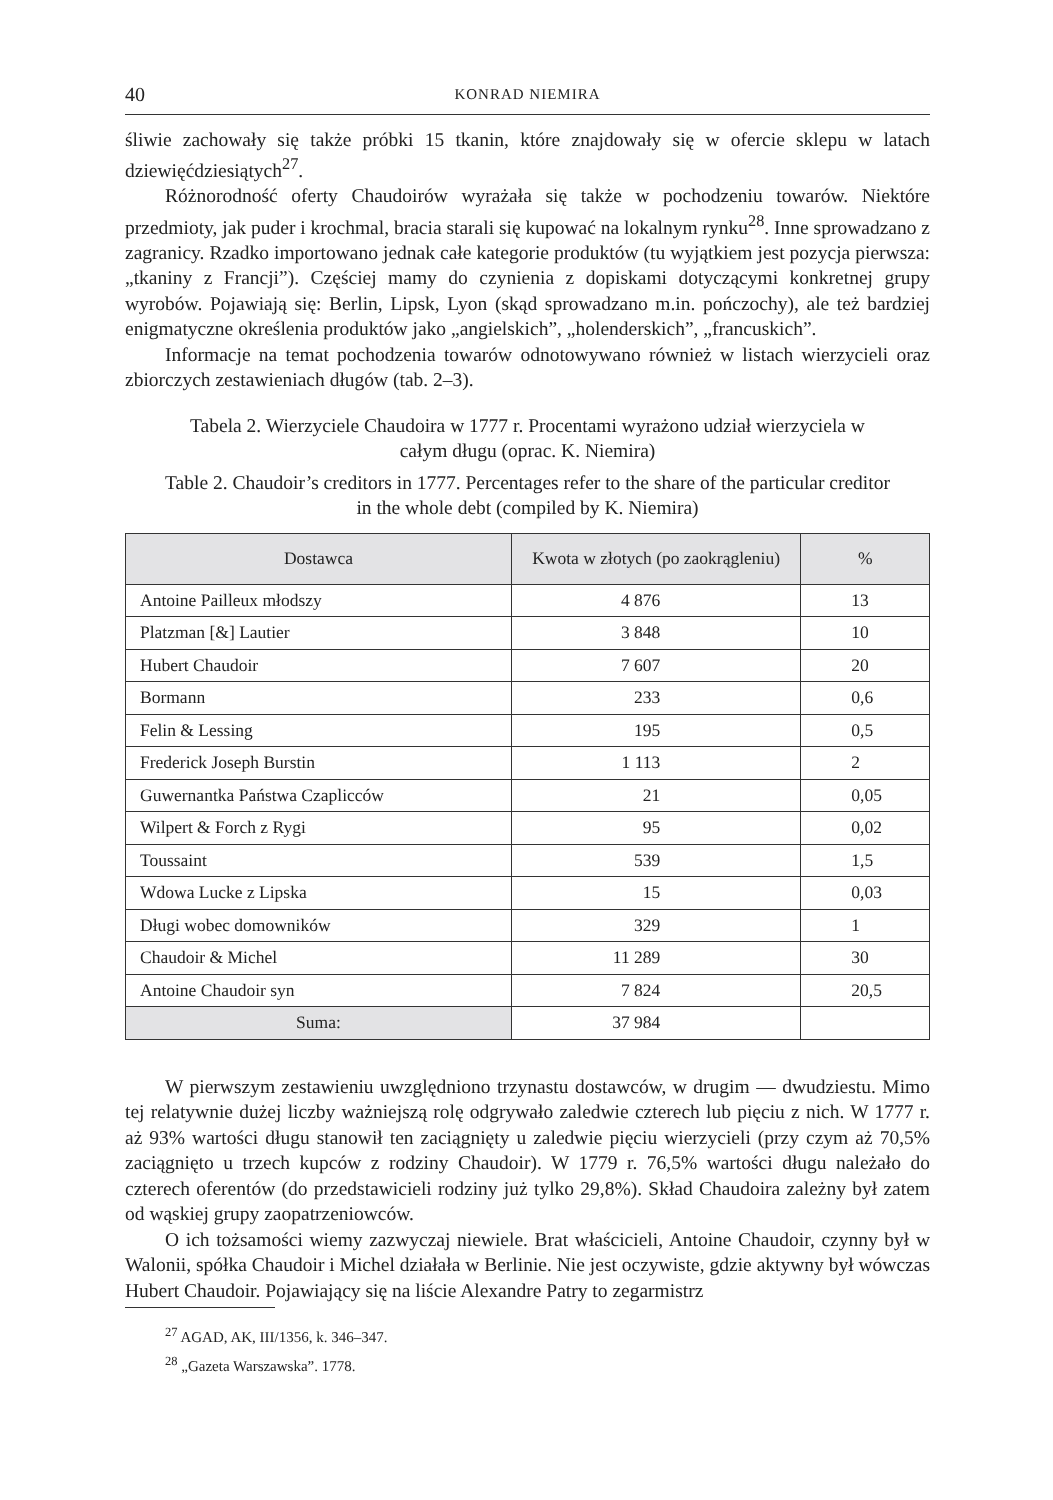40
KONRAD NIEMIRA
śliwie zachowały się także próbki 15 tkanin, które znajdowały się w ofercie sklepu w latach dziewięćdziesiątych<sup>27</sup>.
Różnorodność oferty Chaudoirów wyrażała się także w pochodzeniu towarów. Niektóre przedmioty, jak puder i krochmal, bracia starali się kupować na lokalnym rynku<sup>28</sup>. Inne sprowadzano z zagranicy. Rzadko importowano jednak całe kategorie produktów (tu wyjątkiem jest pozycja pierwsza: „tkaniny z Francji”). Częściej mamy do czynienia z dopiskami dotyczącymi konkretnej grupy wyrobów. Pojawiają się: Berlin, Lipsk, Lyon (skąd sprowadzano m.in. pończochy), ale też bardziej enigmatyczne określenia produktów jako „angielskich”, „holenderskich”, „francuskich”.
Informacje na temat pochodzenia towarów odnotowywano również w listach wierzycieli oraz zbiorczych zestawieniach długów (tab. 2–3).
Tabela 2. Wierzyciele Chaudoira w 1777 r. Procentami wyrażono udział wierzyciela w całym długu (oprac. K. Niemira)
Table 2. Chaudoir’s creditors in 1777. Percentages refer to the share of the particular creditor in the whole debt (compiled by K. Niemira)
| Dostawca | Kwota w złotych (po zaokrągleniu) | % |
| --- | --- | --- |
| Antoine Pailleux młodszy | 4 876 | 13 |
| Platzman [&] Lautier | 3 848 | 10 |
| Hubert Chaudoir | 7 607 | 20 |
| Bormann | 233 | 0,6 |
| Felin & Lessing | 195 | 0,5 |
| Frederick Joseph Burstin | 1 113 | 2 |
| Guwernantka Państwa Czaplicców | 21 | 0,05 |
| Wilpert & Forch z Rygi | 95 | 0,02 |
| Toussaint | 539 | 1,5 |
| Wdowa Lucke z Lipska | 15 | 0,03 |
| Długi wobec domowników | 329 | 1 |
| Chaudoir & Michel | 11 289 | 30 |
| Antoine Chaudoir syn | 7 824 | 20,5 |
| Suma: | 37 984 | |
W pierwszym zestawieniu uwzględniono trzynastu dostawców, w drugim — dwudziestu. Mimo tej relatywnie dużej liczby ważniejszą rolę odgrywało zaledwie czterech lub pięciu z nich. W 1777 r. aż 93% wartości długu stanowił ten zaciągnięty u zaledwie pięciu wierzycieli (przy czym aż 70,5% zaciągnięto u trzech kupców z rodziny Chaudoir). W 1779 r. 76,5% wartości długu należało do czterech oferentów (do przedstawicieli rodziny już tylko 29,8%). Skład Chaudoira zależny był zatem od wąskiej grupy zaopatrzeniowców.
O ich tożsamości wiemy zazwyczaj niewiele. Brat właścicieli, Antoine Chaudoir, czynny był w Walonii, spółka Chaudoir i Michel działała w Berlinie. Nie jest oczywiste, gdzie aktywny był wówczas Hubert Chaudoir. Pojawiający się na liście Alexandre Patry to zegarmistrz
<sup>27</sup> AGAD, AK, III/1356, k. 346–347.
<sup>28</sup> „Gazeta Warszawska”. 1778.